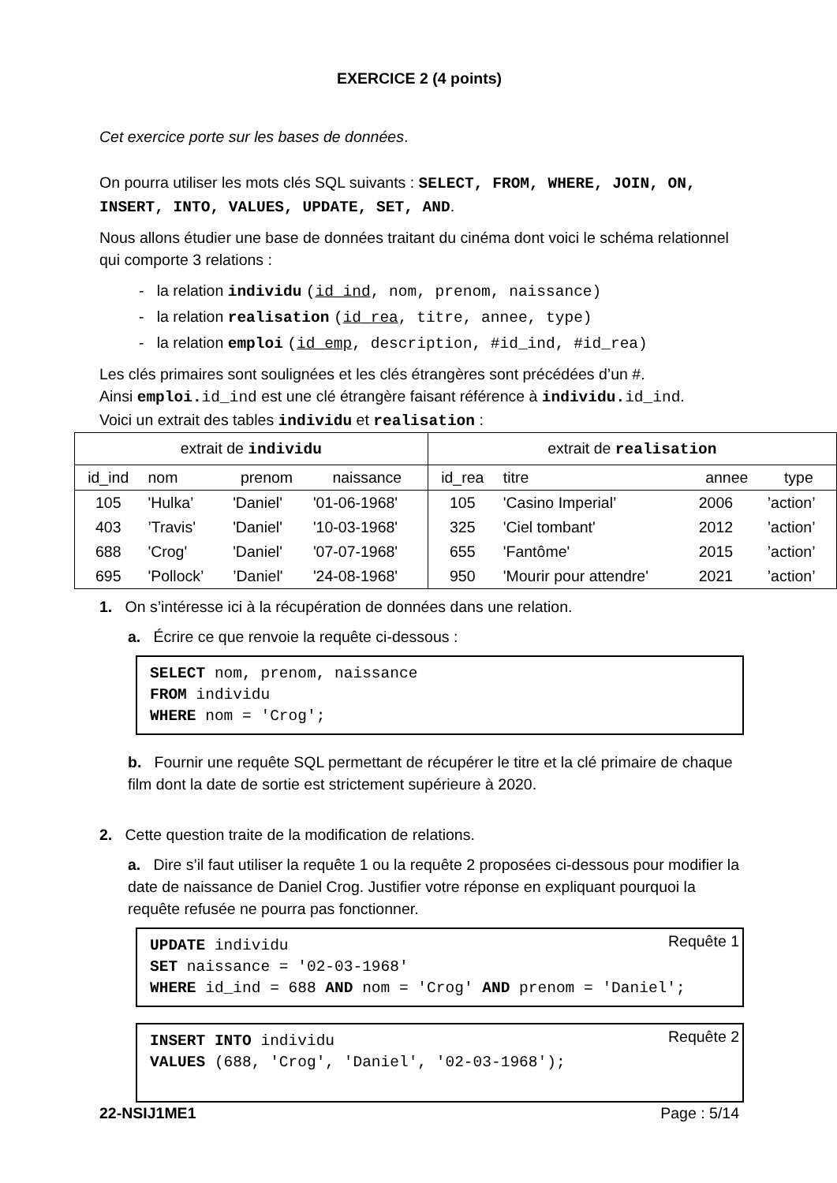EXERCICE 2 (4 points)
Cet exercice porte sur les bases de données.
On pourra utiliser les mots clés SQL suivants : SELECT, FROM, WHERE, JOIN, ON, INSERT, INTO, VALUES, UPDATE, SET, AND.
Nous allons étudier une base de données traitant du cinéma dont voici le schéma relationnel qui comporte 3 relations :
- la relation individu (id_ind, nom, prenom, naissance)
- la relation realisation (id_rea, titre, annee, type)
- la relation emploi (id_emp, description, #id_ind, #id_rea)
Les clés primaires sont soulignées et les clés étrangères sont précédées d’un #.
Ainsi emploi. id_ind est une clé étrangère faisant référence à individu. id_ind.
Voici un extrait des tables individu et realisation :
| extrait de individu | | | | extrait de realisation | | | |
| --- | --- | --- | --- | --- | --- | --- | --- |
| id_ind | nom | prenom | naissance | id_rea | titre | annee | type |
| 105 | 'Hulka’ | 'Daniel' | '01-06-1968' | 105 | 'Casino Imperial’ | 2006 | ’action’ |
| 403 | ’Travis' | 'Daniel' | '10-03-1968' | 325 | 'Ciel tombant' | 2012 | ’action’ |
| 688 | 'Crog' | 'Daniel' | '07-07-1968' | 655 | 'Fantôme' | 2015 | ’action’ |
| 695 | 'Pollock’ | ’Daniel' | '24-08-1968' | 950 | 'Mourir pour attendre' | 2021 | ’action’ |
1. On s’intéresse ici à la récupération de données dans une relation.
a. Écrire ce que renvoie la requête ci-dessous :
SELECT nom, prenom, naissance
FROM individu
WHERE nom = 'Crog';
b. Fournir une requête SQL permettant de récupérer le titre et la clé primaire de chaque film dont la date de sortie est strictement supérieure à 2020.
2. Cette question traite de la modification de relations.
a. Dire s’il faut utiliser la requête 1 ou la requête 2 proposées ci-dessous pour modifier la date de naissance de Daniel Crog. Justifier votre réponse en expliquant pourquoi la requête refusée ne pourra pas fonctionner.
Requête 1 UPDATE individu
SET naissance = '02-03-1968'
WHERE id_ind = 688 AND nom = 'Crog' AND prenom = 'Daniel';
Requête 2 INSERT INTO individu
VALUES (688, 'Crog', 'Daniel', '02-03-1968');
22-NSIJ1ME1 Page : 5/14